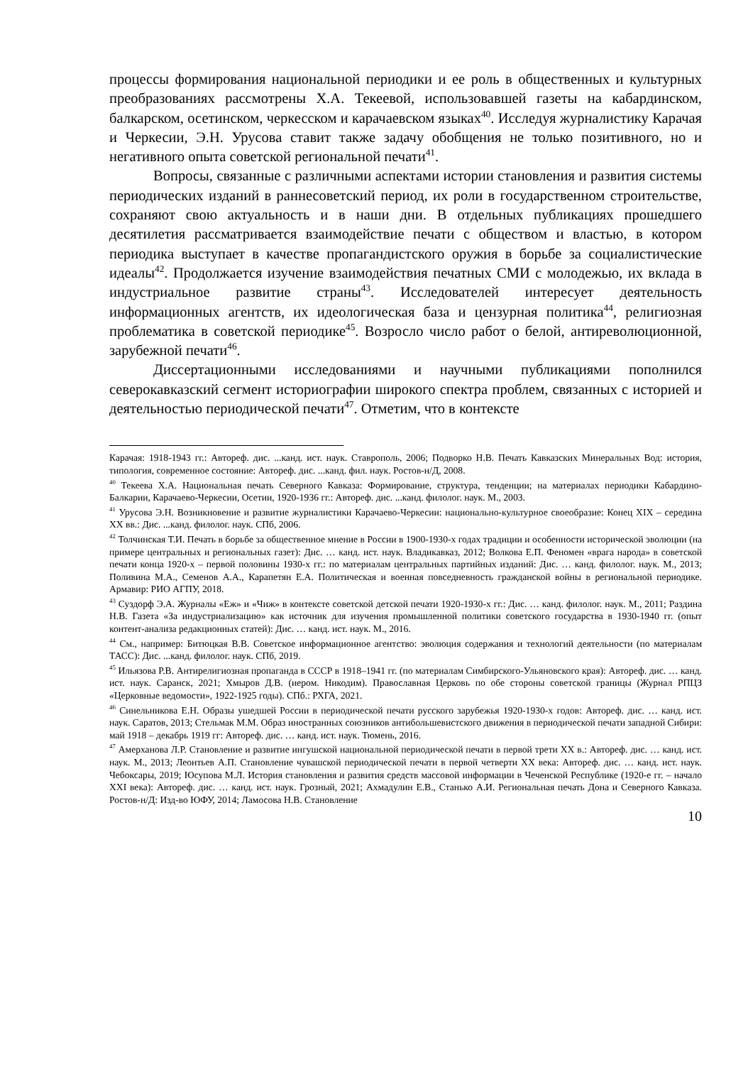процессы формирования национальной периодики и ее роль в общественных и культурных преобразованиях рассмотрены Х.А. Текеевой, использовавшей газеты на кабардинском, балкарском, осетинском, черкесском и карачаевском языках<sup>40</sup>. Исследуя журналистику Карачая и Черкесии, Э.Н. Урусова ставит также задачу обобщения не только позитивного, но и негативного опыта советской региональной печати<sup>41</sup>.
Вопросы, связанные с различными аспектами истории становления и развития системы периодических изданий в раннесоветский период, их роли в государственном строительстве, сохраняют свою актуальность и в наши дни. В отдельных публикациях прошедшего десятилетия рассматривается взаимодействие печати с обществом и властью, в котором периодика выступает в качестве пропагандистского оружия в борьбе за социалистические идеалы<sup>42</sup>. Продолжается изучение взаимодействия печатных СМИ с молодежью, их вклада в индустриальное развитие страны<sup>43</sup>. Исследователей интересует деятельность информационных агентств, их идеологическая база и цензурная политика<sup>44</sup>, религиозная проблематика в советской периодике<sup>45</sup>. Возросло число работ о белой, антиреволюционной, зарубежной печати<sup>46</sup>.
Диссертационными исследованиями и научными публикациями пополнился северокавказский сегмент историографии широкого спектра проблем, связанных с историей и деятельностью периодической печати<sup>47</sup>. Отметим, что в контексте
Карачая: 1918-1943 гг.: Автореф. дис. ...канд. ист. наук. Ставрополь, 2006; Подворко Н.В. Печать Кавказских Минеральных Вод: история, типология, современное состояние: Автореф. дис. ...канд. фил. наук. Ростов-н/Д, 2008.
<sup>40</sup> Текеева Х.А. Национальная печать Северного Кавказа: Формирование, структура, тенденции; на материалах периодики Кабардино-Балкарии, Карачаево-Черкесии, Осетии, 1920-1936 гг.: Автореф. дис. ...канд. филолог. наук. М., 2003.
<sup>41</sup> Урусова Э.Н. Возникновение и развитие журналистики Карачаево-Черкесии: национально-культурное своеобразие: Конец XIX – середина XX вв.: Дис. ...канд. филолог. наук. СПб, 2006.
<sup>42</sup> Толчинская Т.И. Печать в борьбе за общественное мнение в России в 1900-1930-х годах традиции и особенности исторической эволюции (на примере центральных и региональных газет): Дис. … канд. ист. наук. Владикавказ, 2012; Волкова Е.П. Феномен «врага народа» в советской печати конца 1920-х – первой половины 1930-х гг.: по материалам центральных партийных изданий: Дис. … канд. филолог. наук. М., 2013; Поливина М.А., Семенов А.А., Карапетян Е.А. Политическая и военная повседневность гражданской войны в региональной периодике. Армавир: РИО АГПУ, 2018.
<sup>43</sup> Суздорф Э.А. Журналы «Еж» и «Чиж» в контексте советской детской печати 1920-1930-х гг.: Дис. … канд. филолог. наук. М., 2011; Раздина Н.В. Газета «За индустриализацию» как источник для изучения промышленной политики советского государства в 1930-1940 гг. (опыт контент-анализа редакционных статей): Дис. … канд. ист. наук. М., 2016.
<sup>44</sup> См., например: Битюцкая В.В. Советское информационное агентство: эволюция содержания и технологий деятельности (по материалам ТАСС): Дис. ...канд. филолог. наук. СПб, 2019.
<sup>45</sup> Ильязова Р.В. Антирелигиозная пропаганда в СССР в 1918–1941 гг. (по материалам Симбирского-Ульяновского края): Автореф. дис. … канд. ист. наук. Саранск, 2021; Хмыров Д.В. (иером. Никодим). Православная Церковь по обе стороны советской границы (Журнал РПЦЗ «Церковные ведомости», 1922-1925 годы). СПб.: РХГА, 2021.
<sup>46</sup> Синельникова Е.Н. Образы ушедшей России в периодической печати русского зарубежья 1920-1930-х годов: Автореф. дис. … канд. ист. наук. Саратов, 2013; Стельмак М.М. Образ иностранных союзников антибольшевистского движения в периодической печати западной Сибири: май 1918 – декабрь 1919 гг: Автореф. дис. … канд. ист. наук. Тюмень, 2016.
<sup>47</sup> Амерханова Л.Р. Становление и развитие ингушской национальной периодической печати в первой трети XX в.: Автореф. дис. … канд. ист. наук. М., 2013; Леонтьев А.П. Становление чувашской периодической печати в первой четверти XX века: Автореф. дис. … канд. ист. наук. Чебоксары, 2019; Юсупова М.Л. История становления и развития средств массовой информации в Чеченской Республике (1920-е гг. – начало XXI века): Автореф. дис. … канд. ист. наук. Грозный, 2021; Ахмадулин Е.В., Станько А.И. Региональная печать Дона и Северного Кавказа. Ростов-н/Д: Изд-во ЮФУ, 2014; Ламосова Н.В. Становление
10